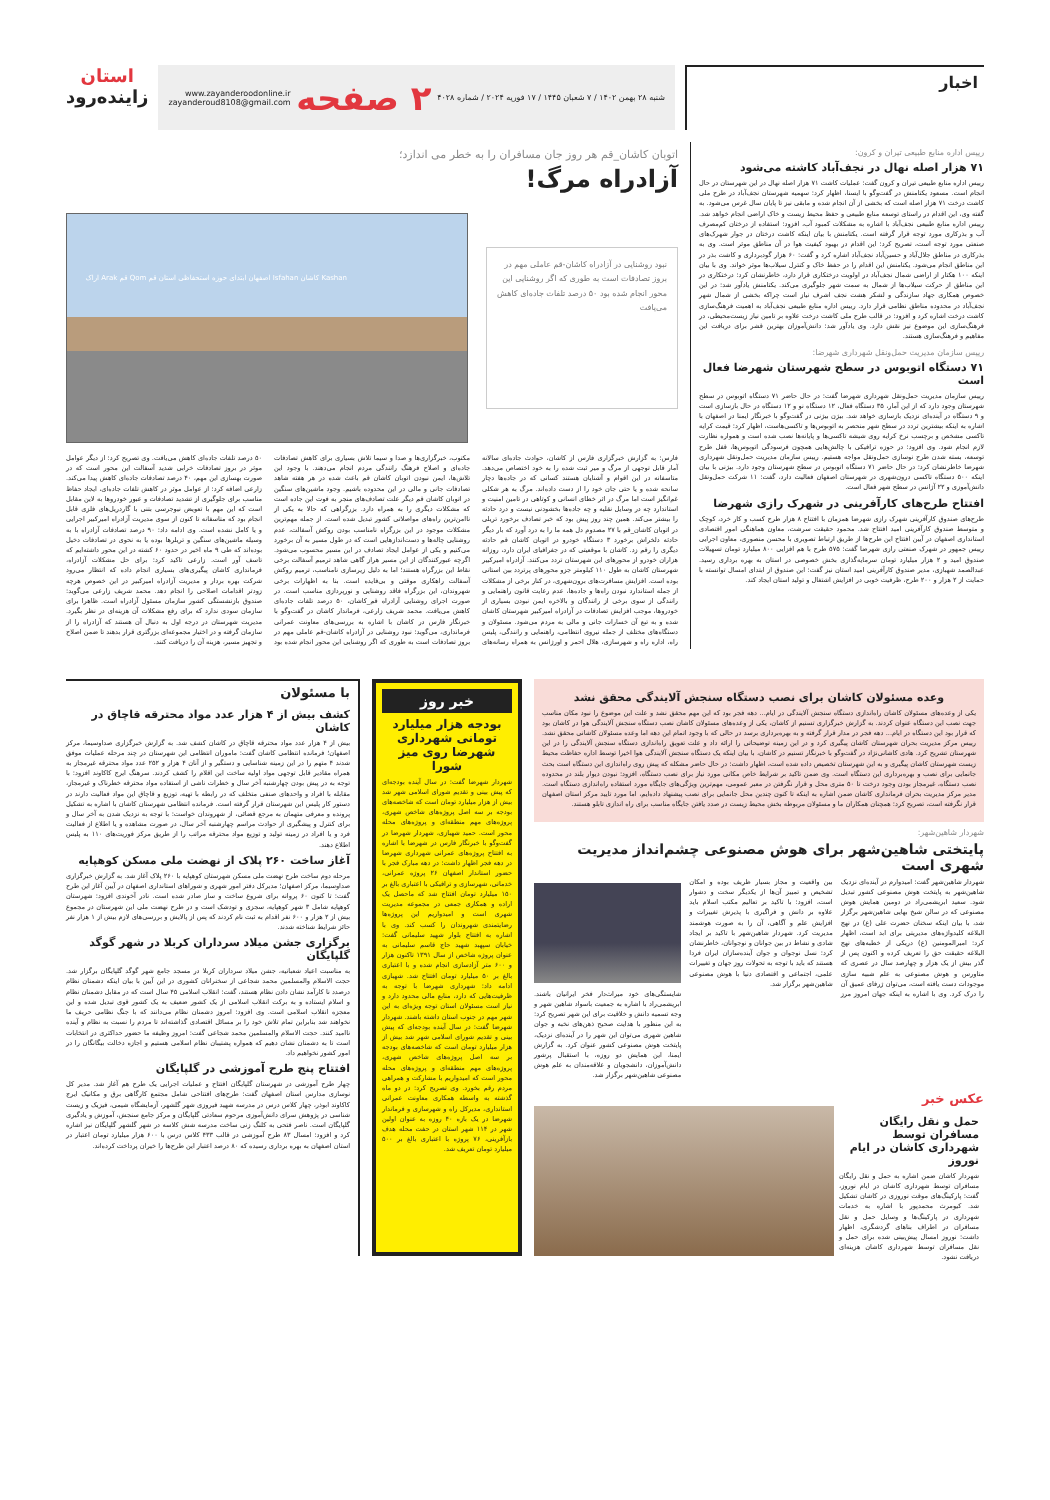اخبار
شنبه ۲۸ بهمن ۱۴۰۲ / ۷ شعبان ۱۴۴۵ / ۱۷ فوریه ۲۰۲۴ / شماره ۴۰۲۸ ۲ صفحه www.zayanderoodonline.ir
zayanderoud8108@gmail.com
استان
زاینده‌رود
رییس اداره منابع طبیعی تیران و کرون:
۷۱ هزار اصله نهال در نجف‌آباد کاشته می‌شود
رییس اداره منابع طبیعی تیران و کرون گفت: عملیات کاشت ۷۱ هزار اصله نهال در این شهرستان در حال انجام است. مسعود یکتامنش در گفت‌وگو با ایسنا، اظهار کرد: سهمیه شهرستان نجف‌آباد در طرح ملی کاشت درخت ۷۱ هزار اصله است که بخشی از آن انجام شده و مابقی نیز تا پایان سال غرس می‌شود. به گفته وی، این اقدام در راستای توسعه منابع طبیعی و حفظ محیط زیست و خاک اراضی انجام خواهد شد. رییس اداره منابع طبیعی نجف‌آباد با اشاره به مشکلات کمبود آب، افزود: استفاده از درختان کم‌مصرف آب و بذرکاری مورد توجه قرار گرفته است. یکتامنش با بیان اینکه کاشت درختان در جوار شهرک‌های صنعتی مورد توجه است، تصریح کرد: این اقدام در بهبود کیفیت هوا در آن مناطق موثر است. وی به بذرکاری در مناطق جلال‌آباد و حسین‌آباد نجف‌آباد اشاره کرد و گفت: ۶۰ هزار گودبرداری و کاشت بذر در این مناطق انجام می‌شود. یکتامنش این اقدام را در حفظ خاک و کنترل سیلاب‌ها موثر خواند. وی با بیان اینکه ۱۰۰ هکتار از اراضی شمال نجف‌آباد در اولویت درختکاری قرار دارد، خاطرنشان کرد: درختکاری در این مناطق از حرکت سیلاب‌ها از شمال به سمت شهر جلوگیری می‌کند. یکتامنش یادآور شد: در این خصوص همکاری جهاد سازندگی و لشکر هشت نجف اشرف نیاز است چراکه بخشی از شمال شهر نجف‌آباد در محدوده مناطق نظامی قرار دارد. رییس اداره منابع طبیعی نجف‌آباد به اهمیت فرهنگ‌سازی کاشت درخت اشاره کرد و افزود: در قالب طرح ملی کاشت درخت علاوه بر تامین نیاز زیست‌محیطی، در فرهنگ‌سازی این موضوع نیز نقش دارد. وی یادآور شد: دانش‌آموزان بهترین قشر برای دریافت این مفاهیم و فرهنگ‌سازی هستند.
رییس سازمان مدیریت حمل‌ونقل شهرداری شهرضا:
۷۱ دستگاه اتوبوس در سطح شهرستان شهرضا فعال است
رییس سازمان مدیریت حمل‌ونقل شهرداری شهرضا گفت: در حال حاضر ۷۱ دستگاه اتوبوس در سطح شهرستان وجود دارد که از این آمار، ۳۵ دستگاه فعال، ۱۲ دستگاه نو و ۱۲ دستگاه در حال بازسازی است و ۹ دستگاه در آینده‌ای نزدیک بازسازی خواهد شد. بیژن بیژنی در گفت‌وگو با خبرنگار ایمنا در اصفهان با اشاره به اینکه بیشترین تردد در سطح شهر منحصر به اتوبوس‌ها و تاکسی‌هاست، اظهار کرد: قیمت کرایه تاکسی مشخص و برچسب نرخ کرایه روی شیشه تاکسی‌ها و پایانه‌ها نصب شده است و همواره نظارت لازم انجام شود. وی افزود: در حوزه ترافیکی با چالش‌هایی همچون فرسودگی اتوبوس‌ها، قفل طرح توسعه، بسته شدن طرح نوسازی حمل‌ونقل مواجه هستیم. رییس سازمان مدیریت حمل‌ونقل شهرداری شهرضا خاطرنشان کرد: در حال حاضر ۷۱ دستگاه اتوبوس در سطح شهرستان وجود دارد. بیژنی با بیان اینکه ۵۰۰ دستگاه تاکسی درون‌شهری در شهرستان اصفهان فعالیت دارد، گفت: ۱۱ شرکت حمل‌ونقل دانش‌آموزی و ۲۲ آژانس در سطح شهر فعال است.
افتتاح طرح‌های کارآفرینی در شهرک رازی شهرضا
طرح‌های صندوق کارآفرینی شهرک رازی شهرضا همزمان با افتتاح ۸ هزار طرح کسب و کار خرد، کوچک و متوسط صندوق کارآفرینی امید افتتاح شد. محمود حقیقت سرشت، معاون هماهنگی امور اقتصادی استانداری اصفهان در آیین افتتاح این طرح‌ها از طریق ارتباط تصویری با محسن منصوری، معاون اجرایی رییس جمهور در شهرک صنعتی رازی شهرضا گفت: ۵۷۵ طرح با هم افزایی ۸۰۰ میلیارد تومان تسهیلات صندوق امید و ۲ هزار میلیارد تومان سرمایه‌گذاری بخش خصوصی در استان به بهره برداری رسید. عبدالصمد شهبازی، مدیر صندوق کارآفرینی امید استان نیز گفت: این صندوق از ابتدای امسال توانسته با حمایت از ۲ هزار و ۲۰۰ طرح، ظرفیت خوبی در افزایش اشتغال و تولید استان ایجاد کند.
اتوبان کاشان_قم هر روز جان مسافران را به خطر می اندازد؛
آزادراه مرگ!
نبود روشنایی در آزادراه کاشان-قم عاملی مهم در بروز تصادفات است به طوری که اگر روشنایی این محور انجام شده بود ۵۰ درصد تلفات جاده‌ای کاهش می‌یافت
Kashan کاشان Isfahan اصفهان ابتدای حوزه استحفاظی استان قم Qom قم Arak اراک
فارس: به گزارش خبرگزاری فارس از کاشان، حوادث جاده‌ای سالانه آمار قابل توجهی از مرگ و میر ثبت شده را به خود اختصاص می‌دهد. متاسفانه در این اقوام و آشنایان هستند کسانی که در جاده‌ها دچار سانحه شده و یا حتی جان خود را از دست داده‌اند. مرگ به هر شکلی غم‌انگیز است اما مرگ در اثر خطای انسانی و کوتاهی در تامین امنیت و استاندارد چه در وسایل نقلیه و چه جاده‌ها بخشودنی نیست و درد حادثه را بیشتر می‌کند. همین چند روز پیش بود که خبر تصادف برخورد تریلی در اتوبان کاشان_قم با ۲۷ مصدوم دل همه ما را به درد آورد که بار دیگر حادثه دلخراش برخورد ۳ دستگاه خودرو در اتوبان کاشان قم حادثه دیگری را رقم زد. کاشان با موقعیتی که در جغرافیای ایران دارد، روزانه هزاران خودرو از محورهای این شهرستان تردد می‌کنند. آزادراه امیرکبیر شهرستان کاشان به طول ۱۱۰ کیلومتر جزو محورهای پرتردد بین استانی بوده است. افزایش مسافرت‌های برون‌شهری، در کنار برخی از مشکلات از جمله استاندارد نبودن راه‌ها و جاده‌ها، عدم رعایت قانون راهنمایی و رانندگی از سوی برخی از رانندگان و بالاخره ایمن نبودن بسیاری از خودروها، موجب افزایش تصادفات در آزادراه امیرکبیر شهرستان کاشان شده و به تبع آن خسارات جانی و مالی به مردم می‌شود. مسئولان و دستگاه‌های مختلف از جمله نیروی انتظامی، راهنمایی و رانندگی، پلیس راه، اداره راه و شهرسازی، هلال احمر و اورژانس به همراه رسانه‌های مکتوب، خبرگزاری‌ها و صدا و سیما تلاش بسیاری برای کاهش تصادفات جاده‌ای و اصلاح فرهنگ رانندگی مردم انجام می‌دهند. با وجود این تلاش‌ها، ایمن نبودن اتوبان کاشان قم باعث شده در هر هفته شاهد تصادفات جانی و مالی در این محدوده باشیم. وجود ماشین‌های سنگین در اتوبان کاشان قم دیگر علت تصادف‌های منجر به فوت این جاده است که مشکلات دیگری را به همراه دارد. بزرگراهی که حالا به یکی از ناامن‌ترین راه‌های مواصلاتی کشور تبدیل شده است. از جمله مهم‌ترین مشکلات موجود در این بزرگراه نامناسب بودن روکش آسفالت، عدم روشنایی چاله‌ها و دست‌اندازهایی است که در طول مسیر به آن برخورد می‌کنیم و یکی از عوامل ایجاد تصادف در این مسیر محسوب می‌شود. اگرچه عبورکنندگان از این مسیر هراز گاهی شاهد ترمیم آسفالت برخی نقاط این بزرگراه هستند؛ اما به دلیل زیرسازی نامناسب، ترمیم روکش آسفالت راهکاری موقتی و بی‌فایده است. بنا به اظهارات برخی شهروندان، این بزرگراه فاقد روشنایی و نورپردازی مناسب است. در صورت اجرای روشنایی آزادراه قم_کاشان، ۵۰ درصد تلفات جاده‌ای کاهش می‌یافت. محمد شریف زارعی، فرماندار کاشان در گفت‌وگو با خبرنگار فارس در کاشان با اشاره به بررسی‌های معاونت عمرانی فرمانداری، می‌گوید: نبود روشنایی در آزادراه کاشان-قم عاملی مهم در بروز تصادفات است به طوری که اگر روشنایی این محور انجام شده بود ۵۰ درصد تلفات جاده‌ای کاهش می‌یافت. وی تصریح کرد: از دیگر عوامل موثر در بروز تصادفات خرابی شدید آسفالت این محور است که در صورت بهسازی این مهم، ۴۰ درصد تصادفات جاده‌ای کاهش پیدا می‌کند. زارعی اضافه کرد: از عوامل موثر در کاهش تلفات جاده‌ای، ایجاد حفاظ مناسب برای جلوگیری از تشدید تصادفات و عبور خودروها به لاین مقابل است که این مهم با تعویض نیوجرسی بتنی با گاردریل‌های فلزی قابل انجام بود که متاسفانه تا کنون از سوی مدیریت آزادراه امیرکبیر اجرایی و یا کامل نشده است. وی ادامه داد: ۹۰ درصد تصادفات آزادراه با به وسیله ماشین‌های سنگین و تریلرها بوده یا به نحوی در تصادفات دخیل بوده‌اند که طی ۹ ماه اخیر در حدود ۶۰ کشته در این محور داشته‌ایم که تاسف آور است. زارعی تاکید کرد: برای حل مشکلات آزادراه، فرمانداری کاشان پیگیری‌های بسیاری انجام داده که انتظار می‌رود شرکت بهره بردار و مدیریت آزادراه امیرکبیر در این خصوص هرچه زودتر اقدامات اصلاحی را انجام دهد. محمد شریف زارعی می‌گوید: صندوق بازنشستگی کشور سازمان مسئول آزادراه است. ظاهرا برای سازمان سودی ندارد که برای رفع مشکلات آن هزینه‌ای در نظر بگیرد. مدیریت شهرستان در درجه اول به دنبال آن هستند که آزادراه را از سازمان گرفته و در اختیار مجموعه‌ای بزرگتری قرار بدهند تا ضمن اصلاح و تجهیز مسیر، هزینه آن را دریافت کنند.
وعده مسئولان کاشان برای نصب دستگاه سنجش آلایندگی محقق نشد
یکی از وعده‌های مسئولان کاشان راه‌اندازی دستگاه سنجش آلایندگی در ایام... دهه فجر بود که این مهم محقق نشد و علت این موضوع را نبود مکان مناسب جهت نصب این دستگاه عنوان کردند. به گزارش خبرگزاری تسنیم از کاشان، یکی از وعده‌های مسئولان کاشان نصب دستگاه سنجش آلایندگی هوا در کاشان بود که قرار بود این دستگاه در ایام... دهه فجر در مدار قرار گرفته و به بهره‌برداری برسد در حالی که با وجود اتمام این دهه اما وعده مسئولان کاشانی محقق نشد. رییس مرکز مدیریت بحران شهرستان کاشان پیگیری کرد و در این زمینه توضیحاتی را ارائه داد و علت تعویق راه‌اندازی دستگاه سنجش آلایندگی را در این شهرستان تشریح کرد. هادی کاشانی‌نژاد در گفت‌وگو با خبرنگار تسنیم در کاشان، با بیان اینکه یک دستگاه سنجش آلایندگی هوا اخیرا توسط اداره حفاظت محیط زیست شهرستان کاشان پیگیری و به این شهرستان تخصیص داده شده است، اظهار داشت: در حال حاضر مشکله که پیش روی راه‌اندازی این دستگاه است بحث جانمایی برای نصب و بهره‌برداری این دستگاه است. وی ضمن تاکید بر شرایط خاص مکانی مورد نیاز برای نصب دستگاه، افزود: نبودن دیوار بلند در محدوده نصب دستگاه، غیرمجاز بودن وجود درخت تا ۵۰ متری محل و قرار نگرفتن در معبر عمومی، مهم‌ترین ویژگی‌های جایگاه مورد استفاده راه‌اندازی دستگاه است. مدیر مرکز مدیریت بحران فرمانداری کاشان ضمن اشاره به اینکه تا کنون چندین محل جانمایی برای نصب پیشنهاد داده‌ایم، اما مورد تایید مرکز استان اصفهان قرار نگرفته است، تصریح کرد: همچنان همکاران ما و مسئولان مربوطه بخش محیط زیست در صدد یافتن جایگاه مناسب برای راه اندازی تابلو هستند.
شهردار شاهین‌شهر:
پایتختی شاهین‌شهر برای هوش مصنوعی چشم‌انداز مدیریت شهری است
شهردار شاهین‌شهر گفت: امیدوارم در آینده‌ای نزدیک شاهین‌شهر به پایتخت هوش مصنوعی کشور تبدیل شود. سعید ابریشمی‌راد در دومین همایش هوش مصنوعی که در سالن شیخ بهایی شاهین‌شهر برگزار شد، با بیان اینکه سخنان حضرت علی (ع) در نهج البلاغه کلیدواژه‌های مدیریتی برای ابد است، اظهار کرد: امیرالمومنین (ع) دریکی از خطبه‌های نهج البلاغه حقیقت حق را تعریف کرده و اکنون پس از گذر بیش از یک هزار و چهارصد سال در عصری که متاورس و هوش مصنوعی به علم شبیه سازی موجودات دست یافته است، می‌توان ژرفای عمیق آن را درک کرد. وی با اشاره به اینکه جهان امروز مرز بین واقعیت و مجاز بسیار ظریف بوده و امکان تشخیص و تمییز آن‌ها از یکدیگر سخت و دشوار است، افزود: با تاکید بر تعالیم مکتب اسلام باید علاوه بر دانش و فراگیری با پذیرش تغییرات و افزایش علم و آگاهی، آن را به صورت هوشمند مدیریت کرد. شهردار شاهین‌شهر با تاکید بر ایجاد شادی و نشاط در بین جوانان و نوجوانان، خاطرنشان کرد: نسل نوجوان و جوان آینده‌سازان ایران فردا هستند که باید با توجه به تحولات روز جهان و تغییرات علمی، اجتماعی و اقتصادی دنیا با هوش مصنوعی شاهین‌شهر برگزار شد.
شایستگی‌های خود میراث‌دار فخر ایرانیان باشند. ابریشمی‌راد با اشاره به جمعیت باسواد شاهین شهر و وجه تسمیه دانش و خلاقیت برای این شهر تصریح کرد: به این منظور با هدایت صحیح ذهن‌های نخبه و جوان شاهین شهری می‌توان این شهر را در آینده‌ای نزدیک، پایتخت هوش مصنوعی کشور عنوان کرد. به گزارش ایمنا، این همایش دو روزه، با استقبال پرشور دانش‌آموزان، دانشجویان و علاقه‌مندان به علم هوش مصنوعی شاهین‌شهر برگزار شد.
عکس خبر
حمل و نقل رایگان مسافران توسط شهرداری کاشان در ایام نوروز
شهردار کاشان ضمن اشاره به حمل و نقل رایگان مسافران توسط شهرداری کاشان در ایام نوروز، گفت: پارکینگ‌های موقت نوروزی در کاشان تشکیل شد. کیومرث محمدپور با اشاره به خدمات شهرداری در پارکینگ‌ها و وسایل حمل و نقل مسافران در اطراف بناهای گردشگری، اظهار داشت: نوروز امسال پیش‌بینی شده برای حمل و نقل مسافران توسط شهرداری کاشان هزینه‌ای دریافت نشود.
خبر روز
بودجه هزار میلیارد تومانی شهرداری شهرضا روی میز شورا
شهردار شهرضا گفت: در سال آینده بودجه‌ای که پیش بینی و تقدیم شورای اسلامی شهر شد بیش از هزار میلیارد تومان است که شاخصه‌های بودجه بر سه اصل پروژه‌های شاخص شهری، پروژه‌های مهم منطقه‌ای و پروژه‌های محله محور است. حمید شهبازی، شهردار شهرضا در گفت‌وگو با خبرنگار فارس در شهرضا با اشاره به افتتاح پروژه‌های عمرانی شهرداری شهرضا در دهه فجر اظهار داشت: در دهه مبارک فجر با حضور استاندار اصفهان ۲۶ پروژه عمرانی، خدماتی، شهرسازی و ترافیکی با اعتباری بالغ بر ۱۵۰ میلیارد تومان افتتاح شد که ماحصل یک اراده و همکاری جمعی در مجموعه مدیریت شهری است و امیدواریم این پروژه‌ها رضایتمندی شهروندان را کسب کند. وی با اشاره به افتتاح بلوار شهید سلیمانی گفت: خیابان سپهبد شهید حاج قاسم سلیمانی به عنوان پروژه شاخص از سال ۱۳۹۱ تاکنون هزار و ۶۰۰ متر آزادسازی انجام شده و با اعتباری بالغ بر ۵۰ میلیارد تومان افتتاح شد. شهبازی ادامه داد: شهرداری شهرضا با توجه به ظرفیت‌هایی که دارد، منابع مالی محدود دارد و نیاز است مسئولان استان توجه ویژه‌ای به این شهر مهم در جنوب استان داشته باشند. شهردار شهرضا گفت: در سال آینده بودجه‌ای که پیش بینی و تقدیم شورای اسلامی شهر شد بیش از هزار میلیارد تومان است که شاخصه‌های بودجه بر سه اصل پروژه‌های شاخص شهری، پروژه‌های مهم منطقه‌ای و پروژه‌های محله محور است که امیدواریم با مشارکت و همراهی مردم رقم بخورد. وی تصریح کرد: در دو ماه گذشته به واسطه همکاری معاونت عمرانی استانداری، مدیرکل راه و شهرسازی و فرماندار شهرضا در یک بازه ۴۰ روزه به عنوان اولین شهر در ۱۱۴ شهر استان در حفت محله هدف بازآفرینی، ۷۶ پروژه با اعتباری بالغ بر ۵۰۰ میلیارد تومان تعریف شد.
با مسئولان
کشف بیش از ۴ هزار عدد مواد محترقه قاچاق در کاشان
بیش از ۴ هزار عدد مواد محترقه قاچاق در کاشان کشف شد. به گزارش خبرگزاری صداوسیما، مرکز اصفهان؛ فرمانده انتظامی کاشان گفت: ماموران انتظامی این شهرستان در چند مرحله عملیات موفق شدند ۴ متهم را در این زمینه شناسایی و دستگیر و از آنان ۴ هزار و ۲۵۲ عدد مواد محترقه غیرمجاز به همراه مقادیر قابل توجهی مواد اولیه ساخت این اقلام را کشف کردند. سرهنگ ایرج کاکاوند افزود: با توجه به در پیش بودن چهارشنبه آخر سال و خطرات ناشی از استفاده مواد محترقه خطرناک و غیرمجاز، مقابله با افراد و واحدهای صنفی متخلف که در رابطه با تهیه، توزیع و قاچاق این مواد فعالیت دارند در دستور کار پلیس این شهرستان قرار گرفته است. فرمانده انتظامی شهرستان کاشان با اشاره به تشکیل پرونده و معرفی متهمان به مرجع قضائی، از شهروندان خواست: با توجه به نزدیک شدن به آخر سال و برای کنترل و پیشگیری از حوادث مراسم چهارشنبه آخر سال، در صورت مشاهده و یا اطلاع از فعالیت فرد و یا افراد در زمینه تولید و توزیع مواد محترقه مراتب را از طریق مرکز فوریت‌های ۱۱۰ به پلیس اطلاع دهند.
آغاز ساخت ۲۶۰ پلاک از نهضت ملی مسکن کوهپایه
مرحله دوم ساخت طرح نهضت ملی مسکن شهرستان کوهپایه با ۲۶۰ پلاک آغاز شد. به گزارش خبرگزاری صداوسیما، مرکز اصفهان؛ مدیرکل دفتر امور شهری و شوراهای استانداری اصفهان در آیین آغاز این طرح گفت: تا کنون ۶۰ پروانه برای شروع ساخت و ساز صادر شده است. نادر آخوندی افزود: شهرستان کوهپایه شامل ۳ شهر کوهپایه، سجزی و تودشک است و در طرح نهضت ملی این شهرستان در مجموع بیش از ۲ هزار و ۶۰۰ نفر اقدام به ثبت نام کردند که پس از پالایش و بررسی‌های لازم بیش از ۱ هزار نفر حائز شرایط شناخته شدند.
برگزاری جشن میلاد سرداران کربلا در شهر گوگد گلپایگان
به مناسبت اعیاد شعبانیه، جشن میلاد سرداران کربلا در مسجد جامع شهر گوگد گلپایگان برگزار شد. حجت الاسلام والمسلمین محمد شجاعی از سخنرانان کشوری در این آیین با بیان اینکه دشمنان نظام درصدد نا کارآمد نشان دادن نظام هستند، گفت: انقلاب اسلامی ۴۵ سال است که در مقابل دشمنان نظام و اسلام ایستاده و به برکت انقلاب اسلامی از یک کشور ضعیف به یک کشور قوی تبدیل شده و این معجزه انقلاب اسلامی است. وی افزود: امروز دشمنان نظام می‌دانند که با جنگ نظامی حریف ما نخواهند شد بنابراین تمام تلاش خود را بر مسائل اقتصادی گذاشته‌اند تا مردم را نسبت به نظام و آینده ناامید کنند. حجت الاسلام والمسلمین محمد شجاعی گفت: امروز وظیفه ما حضور حداکثری در انتخابات است تا به دشمنان نشان دهیم که همواره پشتیبان نظام اسلامی هستیم و اجازه دخالت بیگانگان را در امور کشور نخواهیم داد.
افتتاح پنج طرح آموزشی در گلپایگان
چهار طرح آموزشی در شهرستان گلپایگان افتتاح و عملیات اجرایی یک طرح هم آغاز شد. مدیر کل نوسازی مدارس استان اصفهان گفت: طرح‌های افتتاحی شامل مجتمع کارگاهی برق و مکانیک ایرج کاکاوند ابوذر، چهار کلاس درس در مدرسه شهید فیروزی شهر گلشهر، آزمایشگاه شیمی، فیزیک و زیست شناسی در پژوهش سرای دانش‌آموزی مرحوم سعادتی گلپایگان و مرکز جامع سنجش، آموزش و یادگیری گلپایگان است. ناصر فتحی به کلنگ زنی ساخت مدرسه شش کلاسه در شهر گلشهر گلپایگان نیز اشاره کرد و افزود: امسال ۸۳ طرح آموزشی در قالب ۴۳۳ کلاس درس با ۶۰۰ هزار میلیارد تومان اعتبار در استان اصفهان به بهره برداری رسیده که ۸۰ درصد اعتبار این طرح‌ها را خیران پرداخت کرده‌اند.